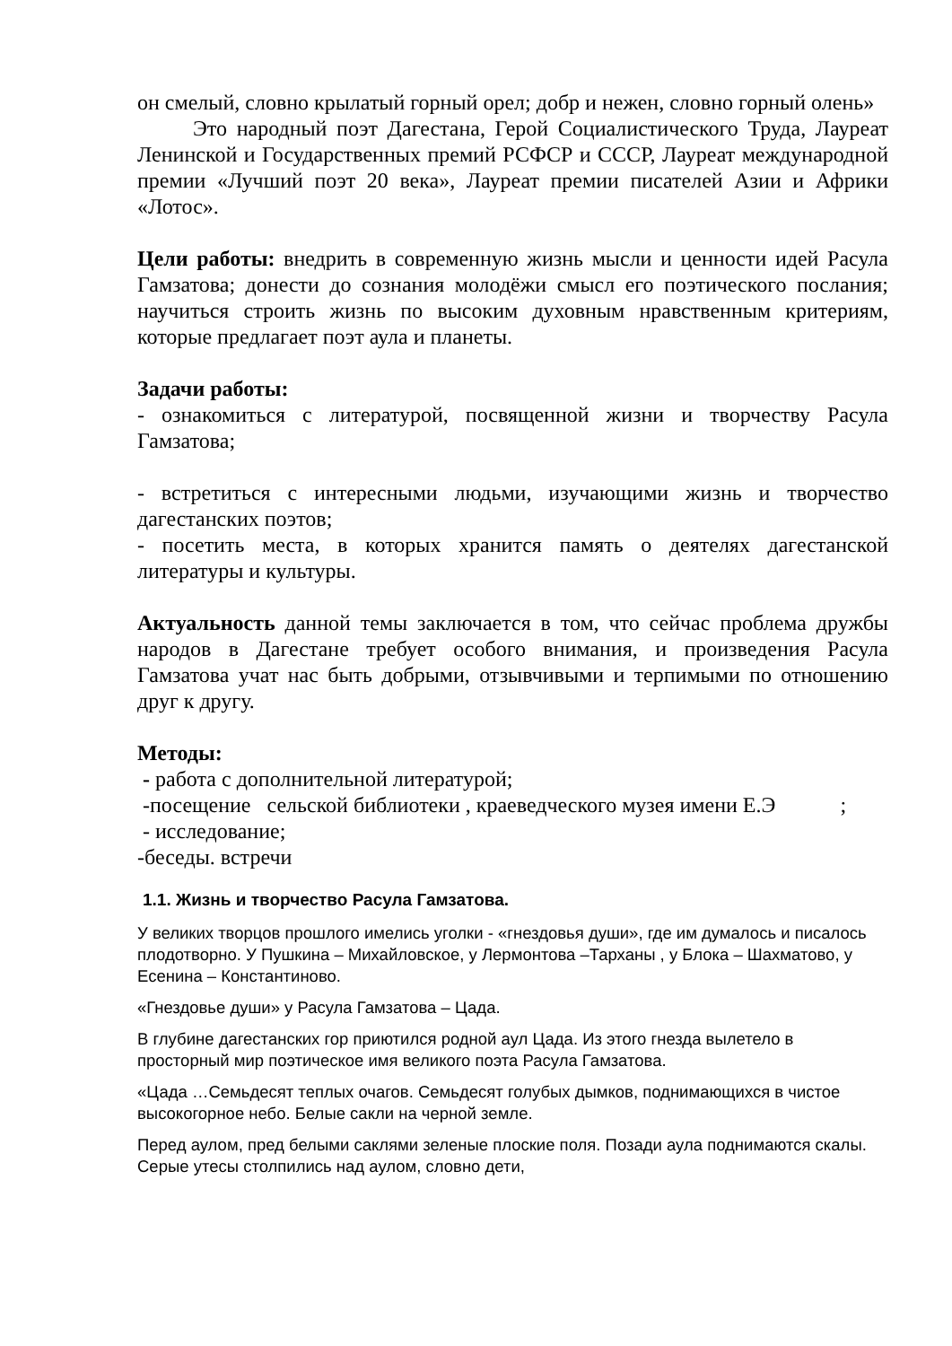он смелый, словно крылатый горный орел; добр и нежен, словно горный олень»
Это народный поэт Дагестана, Герой Социалистического Труда, Лауреат Ленинской и Государственных премий РСФСР и СССР, Лауреат международной премии «Лучший поэт 20 века», Лауреат премии писателей Азии и Африки «Лотос».
Цели работы: внедрить в современную жизнь мысли и ценности идей Расула Гамзатова; донести до сознания молодёжи смысл его поэтического послания; научиться строить жизнь по высоким духовным нравственным критериям, которые предлагает поэт аула и планеты.
Задачи работы:
- ознакомиться с литературой, посвященной жизни и творчеству Расула Гамзатова;
- встретиться с интересными людьми, изучающими жизнь и творчество дагестанских поэтов;
- посетить места, в которых хранится память о деятелях дагестанской литературы и культуры.
Актуальность данной темы заключается в том, что сейчас проблема дружбы народов в Дагестане требует особого внимания, и произведения Расула Гамзатова учат нас быть добрыми, отзывчивыми и терпимыми по отношению друг к другу.
Методы:
- работа с дополнительной литературой;
-посещение сельской библиотеки , краеведческого музея имени Е.Э ;
- исследование;
-беседы. встречи
1.1. Жизнь и творчество Расула Гамзатова.
У великих творцов прошлого имелись уголки - «гнездовья души», где им думалось и писалось плодотворно. У Пушкина – Михайловское, у Лермонтова –Тарханы , у Блока – Шахматово, у Есенина – Константиново.
«Гнездовье души» у Расула Гамзатова – Цада.
В глубине дагестанских гор приютился родной аул Цада. Из этого гнезда вылетело в просторный мир поэтическое имя великого поэта Расула Гамзатова.
«Цада …Семьдесят теплых очагов. Семьдесят голубых дымков, поднимающихся в чистое высокогорное небо. Белые сакли на черной земле.
Перед аулом, пред белыми саклями зеленые плоские поля. Позади аула поднимаются скалы. Серые утесы столпились над аулом, словно дети,